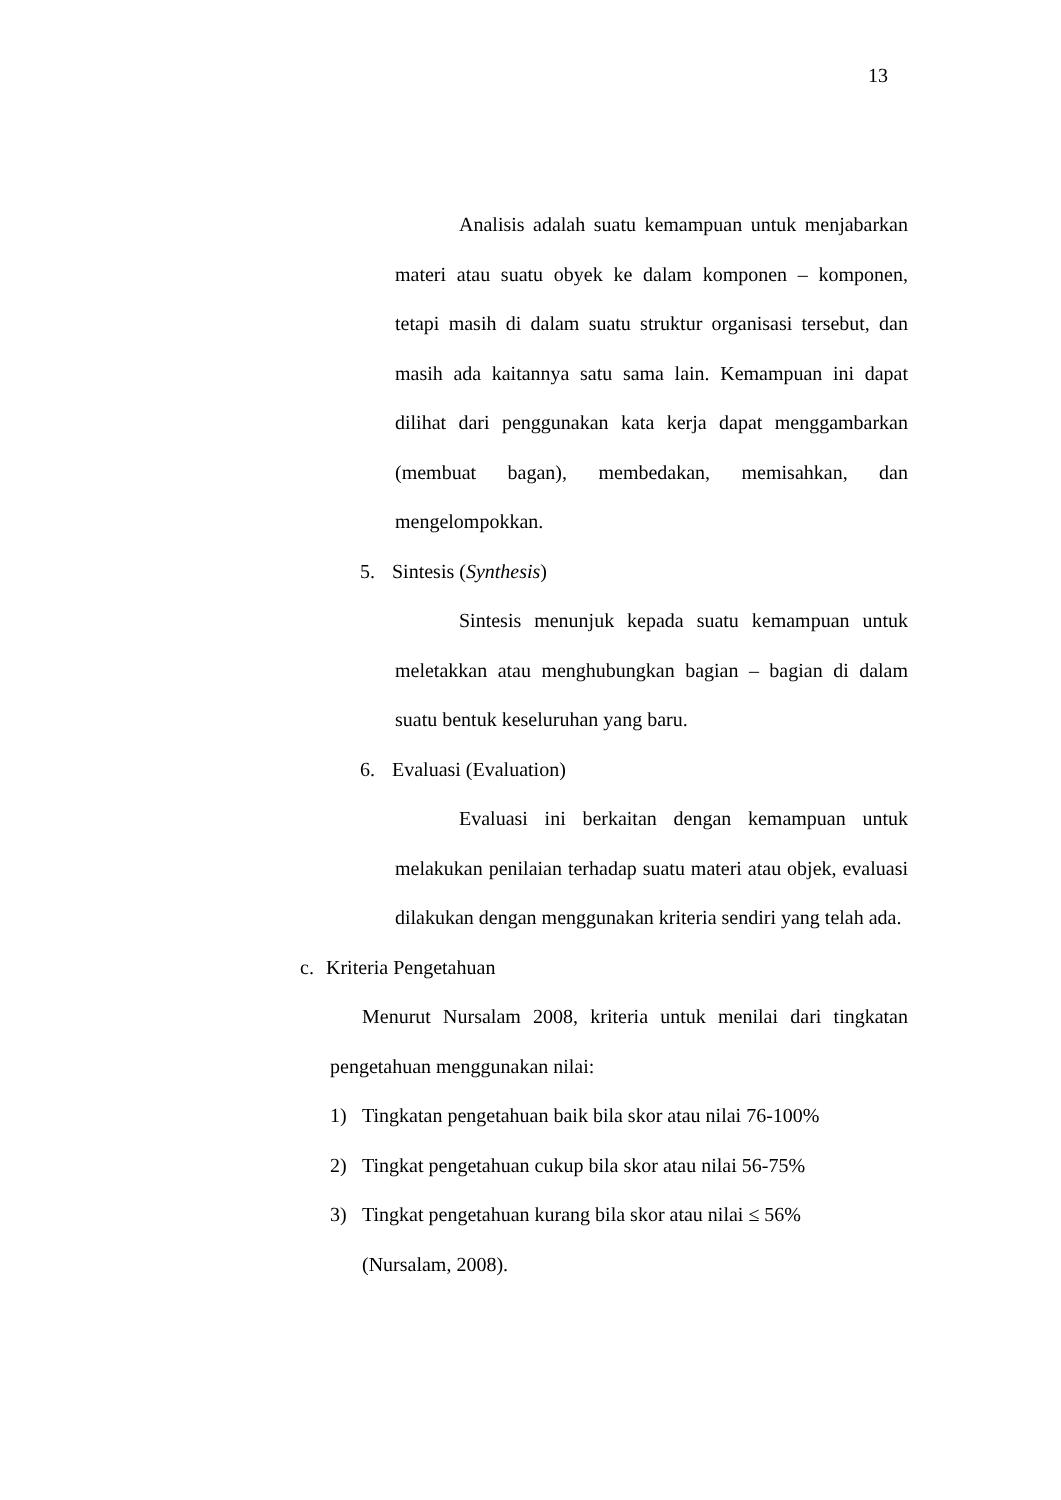13
Analisis adalah suatu kemampuan untuk menjabarkan materi atau suatu obyek ke dalam komponen – komponen, tetapi masih di dalam suatu struktur organisasi tersebut, dan masih ada kaitannya satu sama lain. Kemampuan ini dapat dilihat dari penggunakan kata kerja dapat menggambarkan (membuat bagan), membedakan, memisahkan, dan mengelompokkan.
5. Sintesis (Synthesis)
Sintesis menunjuk kepada suatu kemampuan untuk meletakkan atau menghubungkan bagian – bagian di dalam suatu bentuk keseluruhan yang baru.
6. Evaluasi (Evaluation)
Evaluasi ini berkaitan dengan kemampuan untuk melakukan penilaian terhadap suatu materi atau objek, evaluasi dilakukan dengan menggunakan kriteria sendiri yang telah ada.
c. Kriteria Pengetahuan
Menurut Nursalam 2008, kriteria untuk menilai dari tingkatan pengetahuan menggunakan nilai:
1) Tingkatan pengetahuan baik bila skor atau nilai 76-100%
2) Tingkat pengetahuan cukup bila skor atau nilai 56-75%
3) Tingkat pengetahuan kurang bila skor atau nilai ≤ 56%
(Nursalam, 2008).